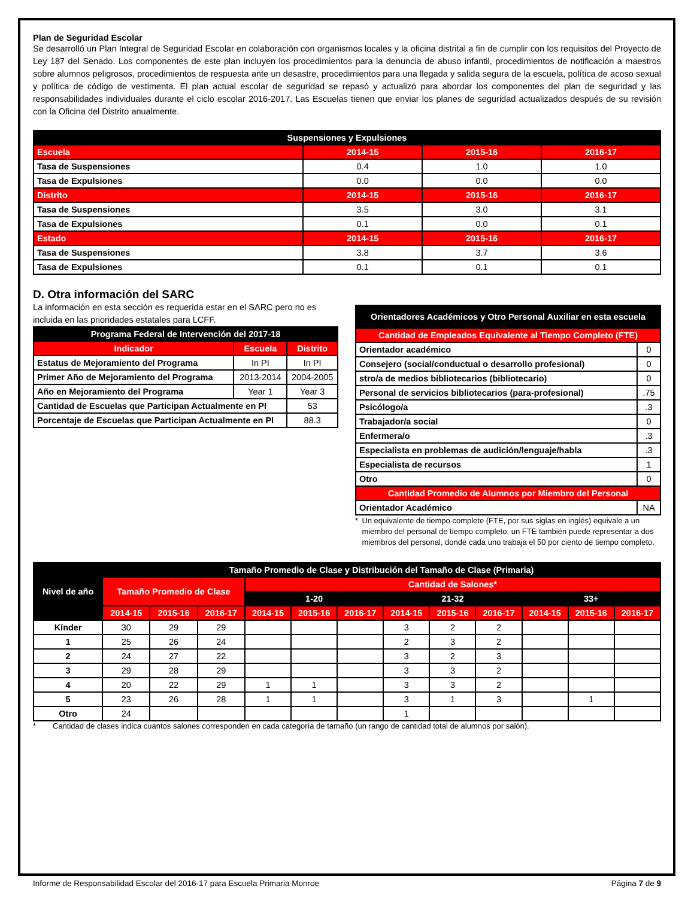Plan de Seguridad Escolar
Se desarrolló un Plan Integral de Seguridad Escolar en colaboración con organismos locales y la oficina distrital a fin de cumplir con los requisitos del Proyecto de Ley 187 del Senado. Los componentes de este plan incluyen los procedimientos para la denuncia de abuso infantil, procedimientos de notificación a maestros sobre alumnos peligrosos, procedimientos de respuesta ante un desastre, procedimientos para una llegada y salida segura de la escuela, política de acoso sexual y política de código de vestimenta. El plan actual escolar de seguridad se repasó y actualizó para abordar los componentes del plan de seguridad y las responsabilidades individuales durante el ciclo escolar 2016-2017. Las Escuelas tienen que enviar los planes de seguridad actualizados después de su revisión con la Oficina del Distrito anualmente.
| Suspensiones y Expulsiones | | | |
| --- | --- | --- | --- |
| Escuela | 2014-15 | 2015-16 | 2016-17 |
| Tasa de Suspensiones | 0.4 | 1.0 | 1.0 |
| Tasa de Expulsiones | 0.0 | 0.0 | 0.0 |
| Distrito | 2014-15 | 2015-16 | 2016-17 |
| Tasa de Suspensiones | 3.5 | 3.0 | 3.1 |
| Tasa de Expulsiones | 0.1 | 0.0 | 0.1 |
| Estado | 2014-15 | 2015-16 | 2016-17 |
| Tasa de Suspensiones | 3.8 | 3.7 | 3.6 |
| Tasa de Expulsiones | 0.1 | 0.1 | 0.1 |
D. Otra información del SARC
La información en esta sección es requerida estar en el SARC pero no es incluida en las prioridades estatales para LCFF.
| Programa Federal de Intervención del 2017-18 | | |
| --- | --- | --- |
| Indicador | Escuela | Distrito |
| Estatus de Mejoramiento del Programa | In PI | In PI |
| Primer Año de Mejoramiento del Programa | 2013-2014 | 2004-2005 |
| Año en Mejoramiento del Programa | Year 1 | Year 3 |
| Cantidad de Escuelas que Participan Actualmente en PI | | 53 |
| Porcentaje de Escuelas que Participan Actualmente en PI | | 88.3 |
| Orientadores Académicos y Otro Personal Auxiliar en esta escuela | |
| --- | --- |
| Cantidad de Empleados Equivalente al Tiempo Completo (FTE) | |
| Orientador académico | 0 |
| Consejero (social/conductual o desarrollo profesional) | 0 |
| stro/a de medios bibliotecarios (bibliotecario) | 0 |
| Personal de servicios bibliotecarios (para-profesional) | .75 |
| Psicólogo/a | .3 |
| Trabajador/a social | 0 |
| Enfermera/o | .3 |
| Especialista en problemas de audición/lenguaje/habla | .3 |
| Especialista de recursos | 1 |
| Otro | 0 |
| Cantidad Promedio de Alumnos por Miembro del Personal | |
| Orientador Académico | NA |
* Un equivalente de tiempo complete (FTE, por sus siglas en inglés) equivale a un miembro del personal de tiempo completo, un FTE también puede representar a dos miembros del personal, donde cada uno trabaja el 50 por ciento de tiempo completo.
| Nivel de año | Tamaño Promedio de Clase y Distribución del Tamaño de Clase (Primaria) | | | | | | | | | | | |
| --- | --- | --- | --- | --- | --- | --- | --- | --- | --- | --- | --- | --- |
| | Tamaño Promedio de Clase | | | Cantidad de Salones* | | | | | | | | |
| | | | | 1-20 | | | 21-32 | | | 33+ | | |
| | 2014-15 | 2015-16 | 2016-17 | 2014-15 | 2015-16 | 2016-17 | 2014-15 | 2015-16 | 2016-17 | 2014-15 | 2015-16 | 2016-17 |
| Kínder | 30 | 29 | 29 | | | | 3 | 2 | 2 | | | |
| 1 | 25 | 26 | 24 | | | | 2 | 3 | 2 | | | |
| 2 | 24 | 27 | 22 | | | | 3 | 2 | 3 | | | |
| 3 | 29 | 28 | 29 | | | | 3 | 3 | 2 | | | |
| 4 | 20 | 22 | 29 | 1 | 1 | | 3 | 3 | 2 | | | |
| 5 | 23 | 26 | 28 | 1 | 1 | | 3 | 1 | 3 | | 1 | |
| Otro | 24 | | | | | | 1 | | | | | |
* Cantidad de clases indica cuantos salones corresponden en cada categoría de tamaño (un rango de cantidad total de alumnos por salón).
Informe de Responsabilidad Escolar del 2016-17 para Escuela Primaria Monroe Página 7 de 9